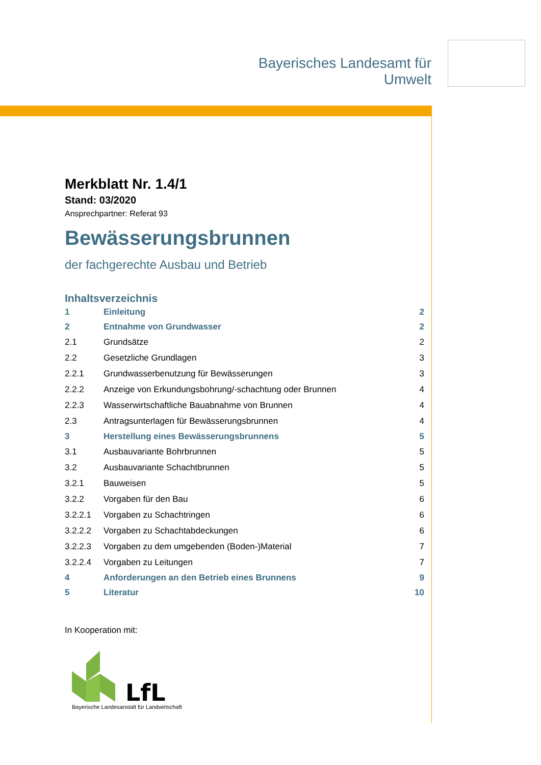Bayerisches Landesamt für
Umwelt
Merkblatt Nr. 1.4/1
Stand: 03/2020
Ansprechpartner: Referat 93
Bewässerungsbrunnen
der fachgerechte Ausbau und Betrieb
Inhaltsverzeichnis
| 1 | Einleitung | 2 |
| 2 | Entnahme von Grundwasser | 2 |
| 2.1 | Grundsätze | 2 |
| 2.2 | Gesetzliche Grundlagen | 3 |
| 2.2.1 | Grundwasserbenutzung für Bewässerungen | 3 |
| 2.2.2 | Anzeige von Erkundungsbohrung/-schachtung oder Brunnen | 4 |
| 2.2.3 | Wasserwirtschaftliche Bauabnahme von Brunnen | 4 |
| 2.3 | Antragsunterlagen für Bewässerungsbrunnen | 4 |
| 3 | Herstellung eines Bewässerungsbrunnens | 5 |
| 3.1 | Ausbauvariante Bohrbrunnen | 5 |
| 3.2 | Ausbauvariante Schachtbrunnen | 5 |
| 3.2.1 | Bauweisen | 5 |
| 3.2.2 | Vorgaben für den Bau | 6 |
| 3.2.2.1 | Vorgaben zu Schachtringen | 6 |
| 3.2.2.2 | Vorgaben zu Schachtabdeckungen | 6 |
| 3.2.2.3 | Vorgaben zu dem umgebenden (Boden-)Material | 7 |
| 3.2.2.4 | Vorgaben zu Leitungen | 7 |
| 4 | Anforderungen an den Betrieb eines Brunnens | 9 |
| 5 | Literatur | 10 |
In Kooperation mit:
LfL
Bayerische Landesanstalt für Landwirtschaft